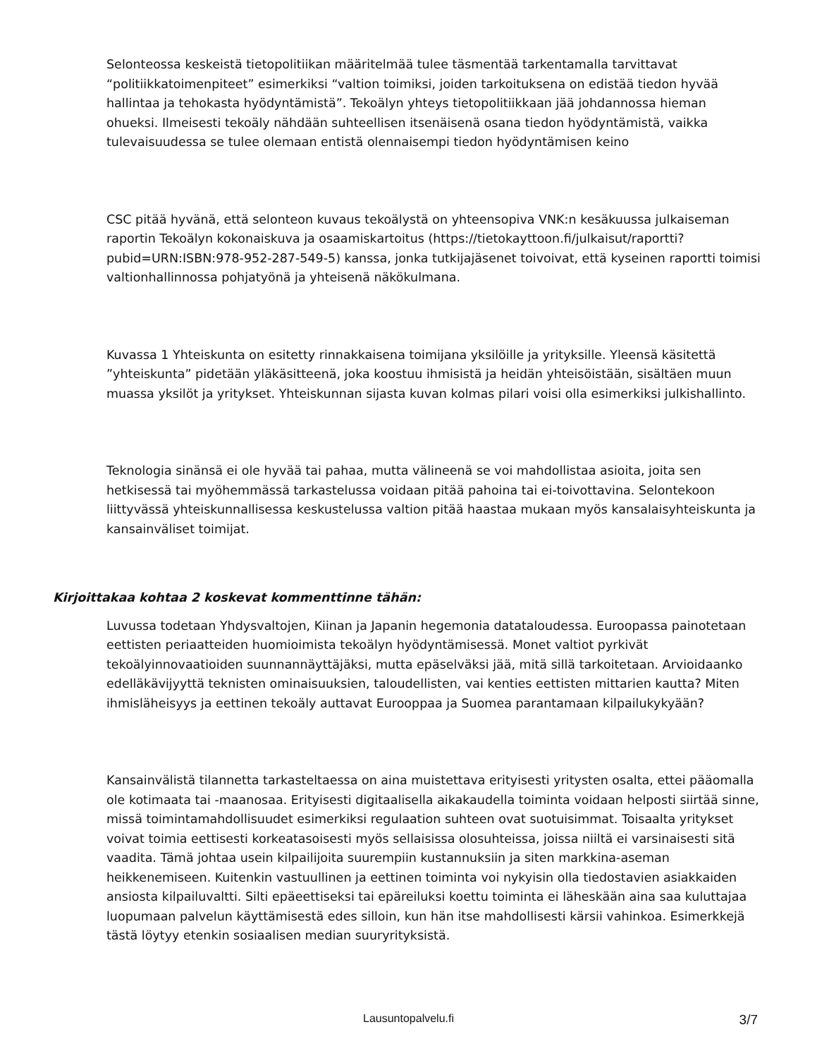Selonteossa keskeistä tietopolitiikan määritelmää tulee täsmentää tarkentamalla tarvittavat “politiikkatoimenpiteet” esimerkiksi “valtion toimiksi, joiden tarkoituksena on edistää tiedon hyvää hallintaa ja tehokasta hyödyntämistä”. Tekoälyn yhteys tietopolitiikkaan jää johdannossa hieman ohueksi. Ilmeisesti tekoäly nähdään suhteellisen itsenäisenä osana tiedon hyödyntämistä, vaikka tulevaisuudessa se tulee olemaan entistä olennaisempi tiedon hyödyntämisen keino
CSC pitää hyvänä, että selonteon kuvaus tekoälystä on yhteensopiva VNK:n kesäkuussa julkaiseman raportin Tekoälyn kokonaiskuva ja osaamiskartoitus (https://tietokayttoon.fi/julkaisut/raportti?pubid=URN:ISBN:978-952-287-549-5) kanssa, jonka tutkijajäsenet toivoivat, että kyseinen raportti toimisi valtionhallinnossa pohjatyönä ja yhteisenä näkökulmana.
Kuvassa 1 Yhteiskunta on esitetty rinnakkaisena toimijana yksilöille ja yrityksille. Yleensä käsitettä ”yhteiskunta” pidetään yläkäsitteenä, joka koostuu ihmisistä ja heidän yhteisöistään, sisältäen muun muassa yksilöt ja yritykset. Yhteiskunnan sijasta kuvan kolmas pilari voisi olla esimerkiksi julkishallinto.
Teknologia sinänsä ei ole hyvää tai pahaa, mutta välineenä se voi mahdollistaa asioita, joita sen hetkisessä tai myöhemmässä tarkastelussa voidaan pitää pahoina tai ei-toivottavina. Selontekoon liittyvässä yhteiskunnallisessa keskustelussa valtion pitää haastaa mukaan myös kansalaisyhteiskunta ja kansainväliset toimijat.
Kirjoittakaa kohtaa 2 koskevat kommenttinne tähän:
Luvussa todetaan Yhdysvaltojen, Kiinan ja Japanin hegemonia datataloudessa. Euroopassa painotetaan eettisten periaatteiden huomioimista tekoälyn hyödyntämisessä. Monet valtiot pyrkivät tekoälyinnovaatioiden suunnannäyttäjäksi, mutta epäselväksi jää, mitä sillä tarkoitetaan. Arvioidaanko edelläkävijyyttä teknisten ominaisuuksien, taloudellisten, vai kenties eettisten mittarien kautta? Miten ihmisläheisyys ja eettinen tekoäly auttavat Eurooppaa ja Suomea parantamaan kilpailukykyään?
Kansainvälistä tilannetta tarkasteltaessa on aina muistettava erityisesti yritysten osalta, ettei pääomalla ole kotimaata tai -maanosaa. Erityisesti digitaalisella aikakaudella toiminta voidaan helposti siirtää sinne, missä toimintamahdollisuudet esimerkiksi regulaation suhteen ovat suotuisimmat. Toisaalta yritykset voivat toimia eettisesti korkeatasoisesti myös sellaisissa olosuhteissa, joissa niiltä ei varsinaisesti sitä vaadita. Tämä johtaa usein kilpailijoita suurempiin kustannuksiin ja siten markkina-aseman heikkenemiseen. Kuitenkin vastuullinen ja eettinen toiminta voi nykyisin olla tiedostavien asiakkaiden ansiosta kilpailuvaltti. Silti epäeettiseksi tai epäreiluksi koettu toiminta ei läheskään aina saa kuluttajaa luopumaan palvelun käyttämisestä edes silloin, kun hän itse mahdollisesti kärsii vahinkoa. Esimerkkejä tästä löytyy etenkin sosiaalisen median suuryrityksistä.
Lausuntopalvelu.fi
3/7